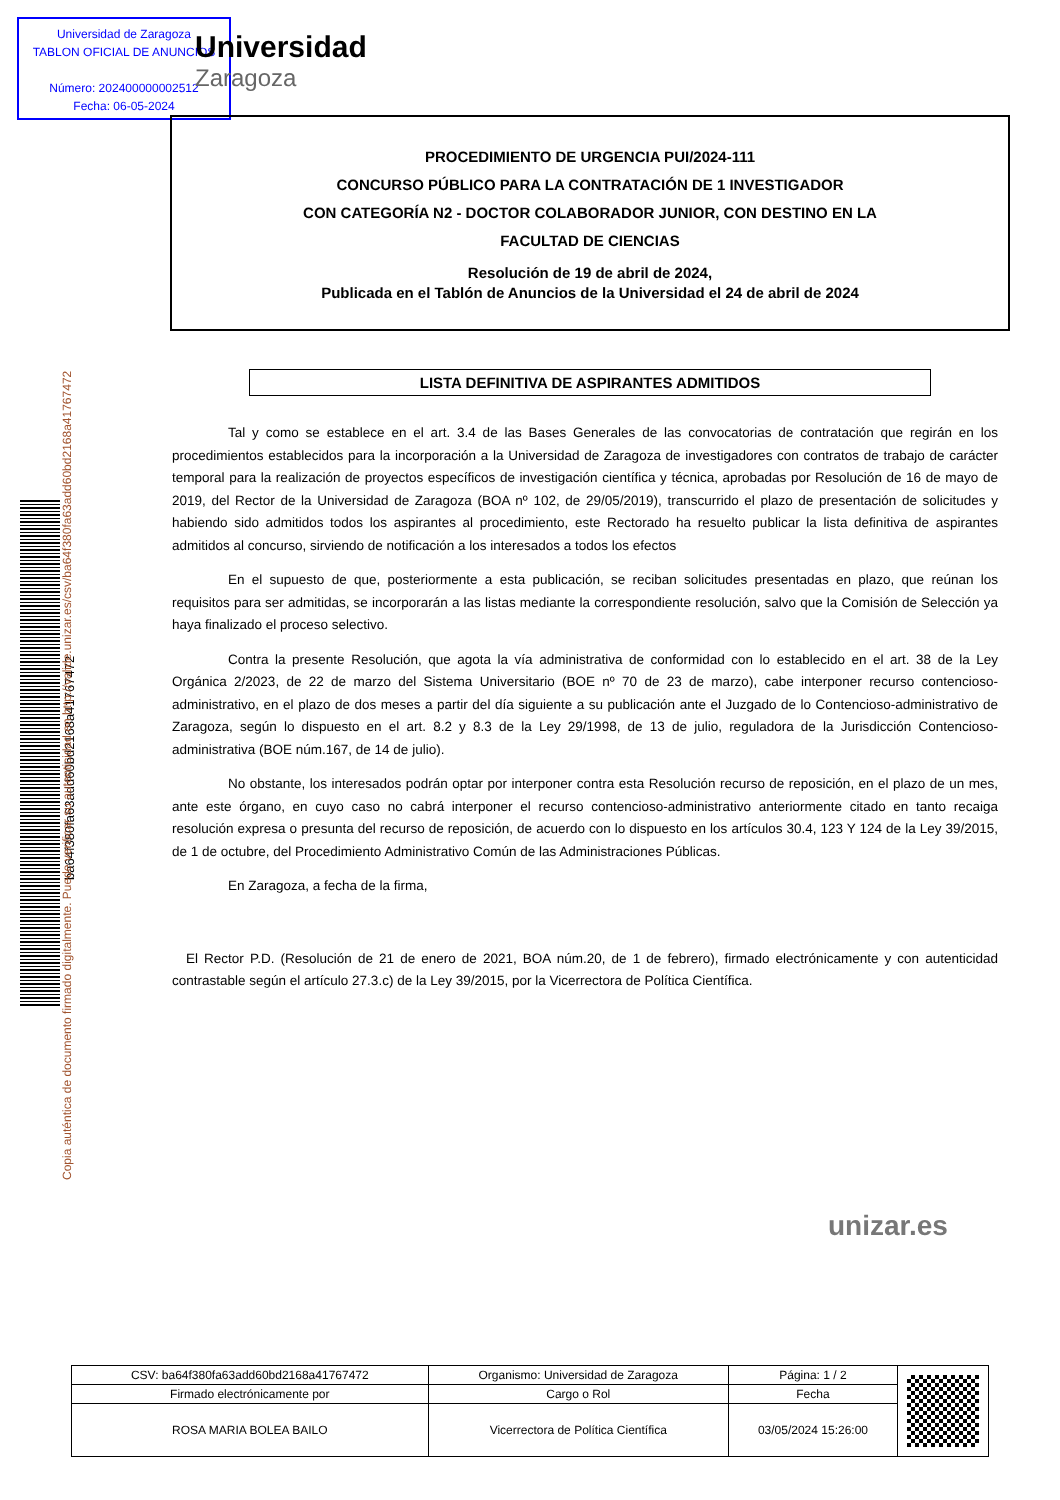Universidad de Zaragoza
TABLON OFICIAL DE ANUNCIOS
Número: 202400000002512
Fecha: 06-05-2024
Universidad
Zaragoza
ba64f380fa63add60bd2168a41767472
Copia auténtica de documento firmado digitalmente. Puede verificar su autenticidad en http://valide.unizar.es/csv/ba64f380fa63add60bd2168a41767472
PROCEDIMIENTO DE URGENCIA PUI/2024-111
CONCURSO PÚBLICO PARA LA CONTRATACIÓN DE 1 INVESTIGADOR
CON CATEGORÍA N2 - DOCTOR COLABORADOR JUNIOR, CON DESTINO EN LA
FACULTAD DE CIENCIAS
Resolución de 19 de abril de 2024,
Publicada en el Tablón de Anuncios de la Universidad el 24 de abril de 2024
LISTA DEFINITIVA DE ASPIRANTES ADMITIDOS
Tal y como se establece en el art. 3.4 de las Bases Generales de las convocatorias de contratación que regirán en los procedimientos establecidos para la incorporación a la Universidad de Zaragoza de investigadores con contratos de trabajo de carácter temporal para la realización de proyectos específicos de investigación científica y técnica, aprobadas por Resolución de 16 de mayo de 2019, del Rector de la Universidad de Zaragoza (BOA nº 102, de 29/05/2019), transcurrido el plazo de presentación de solicitudes y habiendo sido admitidos todos los aspirantes al procedimiento, este Rectorado ha resuelto publicar la lista definitiva de aspirantes admitidos al concurso, sirviendo de notificación a los interesados a todos los efectos
En el supuesto de que, posteriormente a esta publicación, se reciban solicitudes presentadas en plazo, que reúnan los requisitos para ser admitidas, se incorporarán a las listas mediante la correspondiente resolución, salvo que la Comisión de Selección ya haya finalizado el proceso selectivo.
Contra la presente Resolución, que agota la vía administrativa de conformidad con lo establecido en el art. 38 de la Ley Orgánica 2/2023, de 22 de marzo del Sistema Universitario (BOE nº 70 de 23 de marzo), cabe interponer recurso contencioso-administrativo, en el plazo de dos meses a partir del día siguiente a su publicación ante el Juzgado de lo Contencioso-administrativo de Zaragoza, según lo dispuesto en el art. 8.2 y 8.3 de la Ley 29/1998, de 13 de julio, reguladora de la Jurisdicción Contencioso-administrativa (BOE núm.167, de 14 de julio).
No obstante, los interesados podrán optar por interponer contra esta Resolución recurso de reposición, en el plazo de un mes, ante este órgano, en cuyo caso no cabrá interponer el recurso contencioso-administrativo anteriormente citado en tanto recaiga resolución expresa o presunta del recurso de reposición, de acuerdo con lo dispuesto en los artículos 30.4, 123 Y 124 de la Ley 39/2015, de 1 de octubre, del Procedimiento Administrativo Común de las Administraciones Públicas.
En Zaragoza, a fecha de la firma,
El Rector P.D. (Resolución de 21 de enero de 2021, BOA núm.20, de 1 de febrero), firmado electrónicamente y con autenticidad contrastable según el artículo 27.3.c) de la Ley 39/2015, por la Vicerrectora de Política Científica.
unizar.es
| CSV: ba64f380fa63add60bd2168a41767472 | Organismo: Universidad de Zaragoza | Página: 1 / 2 | |
| Firmado electrónicamente por | Cargo o Rol | Fecha | |
| ROSA MARIA BOLEA BAILO | Vicerrectora de Política Científica | 03/05/2024 15:26:00 | |